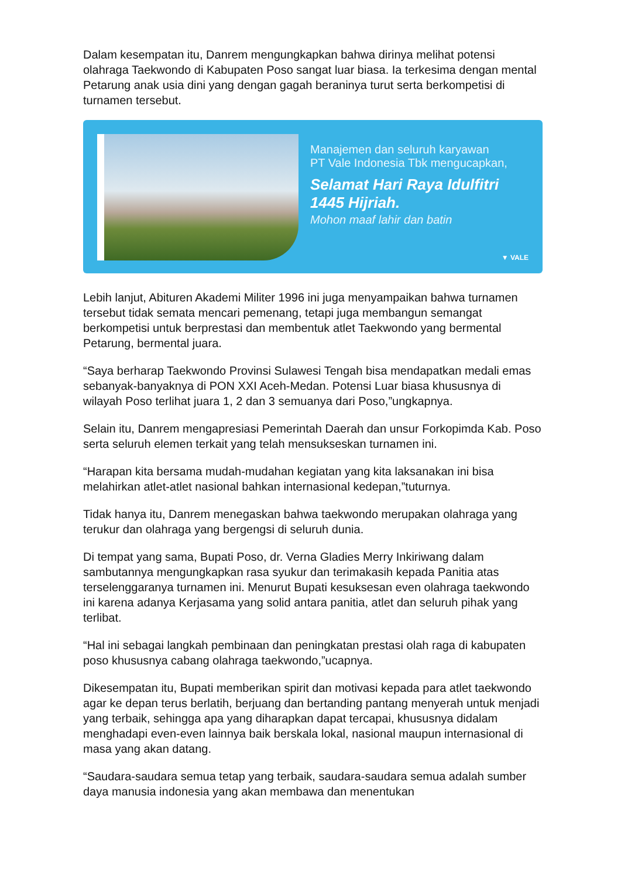Dalam kesempatan itu, Danrem mengungkapkan bahwa dirinya melihat potensi olahraga Taekwondo di Kabupaten Poso sangat luar biasa. Ia terkesima dengan mental Petarung anak usia dini yang dengan gagah beraninya turut serta berkompetisi di turnamen tersebut.
Manajemen dan seluruh karyawan
PT Vale Indonesia Tbk mengucapkan,
Selamat Hari Raya Idulfitri
1445 Hijriah.
Mohon maaf lahir dan batin
▼ VALE
Lebih lanjut, Abituren Akademi Militer 1996 ini juga menyampaikan bahwa turnamen tersebut tidak semata mencari pemenang, tetapi juga membangun semangat berkompetisi untuk berprestasi dan membentuk atlet Taekwondo yang bermental Petarung, bermental juara.
“Saya berharap Taekwondo Provinsi Sulawesi Tengah bisa mendapatkan medali emas sebanyak-banyaknya di PON XXI Aceh-Medan. Potensi Luar biasa khususnya di wilayah Poso terlihat juara 1, 2 dan 3 semuanya dari Poso,”ungkapnya.
Selain itu, Danrem mengapresiasi Pemerintah Daerah dan unsur Forkopimda Kab. Poso serta seluruh elemen terkait yang telah mensukseskan turnamen ini.
“Harapan kita bersama mudah-mudahan kegiatan yang kita laksanakan ini bisa melahirkan atlet-atlet nasional bahkan internasional kedepan,”tuturnya.
Tidak hanya itu, Danrem menegaskan bahwa taekwondo merupakan olahraga yang terukur dan olahraga yang bergengsi di seluruh dunia.
Di tempat yang sama, Bupati Poso, dr. Verna Gladies Merry Inkiriwang dalam sambutannya mengungkapkan rasa syukur dan terimakasih kepada Panitia atas terselenggaranya turnamen ini. Menurut Bupati kesuksesan even olahraga taekwondo ini karena adanya Kerjasama yang solid antara panitia, atlet dan seluruh pihak yang terlibat.
“Hal ini sebagai langkah pembinaan dan peningkatan prestasi olah raga di kabupaten poso khususnya cabang olahraga taekwondo,”ucapnya.
Dikesempatan itu, Bupati memberikan spirit dan motivasi kepada para atlet taekwondo agar ke depan terus berlatih, berjuang dan bertanding pantang menyerah untuk menjadi yang terbaik, sehingga apa yang diharapkan dapat tercapai, khususnya didalam menghadapi even-even lainnya baik berskala lokal, nasional maupun internasional di masa yang akan datang.
“Saudara-saudara semua tetap yang terbaik, saudara-saudara semua adalah sumber daya manusia indonesia yang akan membawa dan menentukan